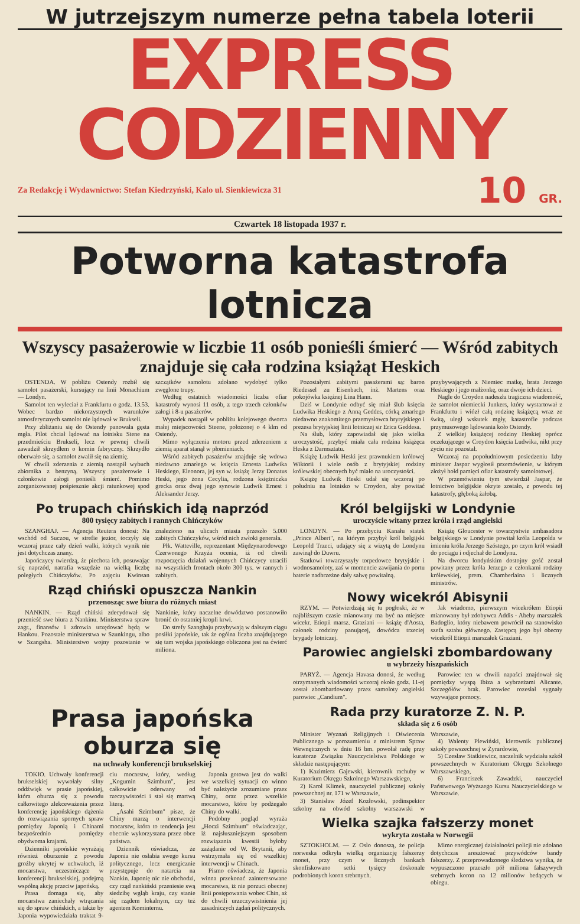W jutrzejszym numerze pełna tabela loterii
EXPRESS CODZIENNY
Za Redakcję i Wydawnictwo: Stefan Kiedrzyński, Kalo ul. Sienkiewicza 31 10 GR.
Czwartek 18 listopada 1937 r.
Potworna katastrofa lotnicza
Wszyscy pasażerowie w liczbie 11 osób ponieśli śmierć — Wśród zabitych znajduje się cała rodzina książąt Heskich
OSTENDA. W pobliżu Ostendy rozbił się samolot pasażerski, kursujący na linii Monachium — Londyn.
Samolot ten wyleciał z Frankfurtu o godz. 13.53. Wobec bardzo niekorzystnych warunków atmosferycznych samolot nie lądował w Brukseli.
Przy zbliżaniu się do Ostendy panowała gęsta mgła. Pilot chciał lądować na lotnisku Stene na przedmieściu Brukseli, lecz w pewnej chwili zawadził skrzydłem o komin fabryczny. Skrzydło oberwało się, a samolot zwalił się na ziemię.
W chwili zderzenia z ziemią nastąpił wybuch zbiornika z benzyną. Wszyscy pasażerowie i członkowie załogi ponieśli śmierć. Pomimo zorganizowanej pośpiesznie akcji ratunkowej spod szczątków samolotu zdołano wydobyć tylko zwęglone trupy.
Według ostatnich wiadomości liczba ofiar katastrofy wynosi 11 osób, z tego trzech członków załogi i 8-u pasażerów.
Wypadek nastąpił w pobliżu kolejowego dworca małej miejscowości Steene, położonej o 4 klm od Ostendy.
Mimo wyłączenia motoru przed zderzeniem z ziemią aparat stanął w płomieniach.
Wśród zabitych pasażerów znajduje się wdowa niedawno zmarłego w. księcia Ernesta Ludwika Heskiego, Eleonora, jej syn w. książę Jerzy Donatus Heski, jego żona Cecylia, rodzona księżniczka grecka oraz dwaj jego synowie Ludwik Ernest i Aleksander Jerzy.
Pozostałymi zabitymi pasażerami są: baron Riedessel zu Eisenbach, inż. Martens oraz pokojówka księżnej Lina Hann.
Dziś w Londynie odbyć się miał ślub księcia Ludwika Heskiego z Anną Geddes, córką zmarłego niedawno znakomitego przemysłowca brytyjskiego i prezesa brytyjskiej linii lotniczej sir Erica Geddesa.
Na ślub, który zapowiadał się jako wielka uroczystość, przybyć miała cała rodzina książęca Heska z Darmsztatu.
Książę Ludwik Heski jest prawnukiem królowej Wiktorii i wiele osób z brytyjskiej rodziny królewskiej obecnych być miało na uroczystości.
Książę Ludwik Heski udał się wczoraj po południu na lotnisko w Croydon, aby powitać przybywających z Niemiec matkę, brata Jerzego Heskiego i jego małżonkę, oraz dwoje ich dzieci.
Nagle do Croydon nadeszła tragiczna wiadomość, że samolot niemiecki Junkers, który wystartował z Frankfurtu i wiózł całą rodzinę książęcą wraz ze świtą, uległ wskutek mgły, katastrofie podczas przymusowego lądowania koło Ostendy.
Z wielkiej książęcej rodziny Heskiej oprócz oczekującego w Croydon księcia Ludwika, nikt przy życiu nie pozostał.
Wczoraj na popołudniowym posiedzeniu Izby minister Jaspar wygłosił przemówienie, w którym złożył hołd pamięci ofiar katastrofy samolotowej.
W przemówieniu tym stwierdził Jaspar, że lotnictwo belgijskie okryte zostało, z powodu tej katastrofy, głęboką żałobą.
Po trupach chińskich idą naprzód
800 tysięcy zabitych i rannych Chińczyków
SZANGHAJ. — Agencja Reutera donosi: Na wschód od Suczou, w strefie jezior, toczyły się wczoraj przez cały dzień walki, których wynik nie jest dotychczas znany.
Japończycy twierdzą, że piechota ich, posuwając się naprzód, natrafia wszędzie na wielką liczbę poległych Chińczyków. Po zajęciu Kwinsan znaleziono na ulicach miasta przeszło 5.000 zabitych Chińczyków, wśród nich zwłoki generała.
Płk. Watteville, reprezentant Międzynarodowego Czerwonego Krzyża ocenia, iż od chwili rozpoczęcia działań wojennych Chińczycy utracili na wszystkich frontach około 300 tys. w rannych i zabitych.
Rząd chiński opuszcza Nankin
przenosząc swe biura do różnych miast
NANKIN. — Rząd chiński zdecydował się przenieść swe biura z Nankinu. Ministerstwa spraw zagr., finansów i zdrowia urzędować będą w Hankou. Pozostałe ministerstwa w Szunkingu, albo w Szangsha. Ministerstwo wojny pozostanie w Nankinie, który naczelne dowództwo postanowiło bronić do ostatniej kropli krwi.
Do strefy Szanghaju przybywają w dalszym ciągu posiłki japońskie, tak że ogólna liczba znajdującego się tam wojska japońskiego obliczona jest na ćwierć miliona.
Król belgijski w Londynie
uroczyście witany przez króla i rząd angielski
LONDYN. — Po przebyciu Kanału statek „Prince Albert", na którym przybył król belgijski Leopold Trzeci, udający się z wizytą do Londynu zawinął do Duwru.
Statkowi towarzyszyły torpedowce brytyjskie i wodnosamoloty, zaś w momencie zawijania do portu baterie nadbrzeżne dały salwę powitalną.
Książę Gloucester w towarzystwie ambasadora belgijskiego w Londynie powitał króla Leopolda w imieniu króla Jerzego Szóstego, po czym król wsiadł do pociągu i odjechał do Londynu.
Na dworcu londyńskim dostojny gość został powitany przez króla Jerzego z członkami rodziny królewskiej, prem. Chamberlaina i licznych ministrów.
Nowy wicekról Abisynii
RZYM. — Potwierdzają się tu pogłoski, że w najbliższym czasie mianowany ma być na miejsce wicekr. Etiopii marsz. Graziani — książę d'Aosta, członek rodziny panującej, dowódca trzeciej brygady lotniczej.
Jak wiadomo, pierwszym wicekrólem Etiopii mianowany był zdobywca Addis - Abeby marszałek Badoglio, który niebawem powrócił na stanowisko szefa sztabu głównego. Zastępcą jego był obecny wicekról Etiopii marszałek Graziani.
Parowiec angielski zbombardowany
u wybrzeży hiszpańskich
PARYŻ. — Agencja Havasa donosi, że według otrzymanych wiadomości wczoraj około godz. 11-ej został zbombardowany przez samoloty angielski parowiec „Candium".
Parowiec ten w chwili napaści znajdował się pomiędzy wyspą Ibiza a wybrzeżami Alicante. Szczegółów brak. Parowiec rozesłał sygnały wzywające pomocy.
Prasa japońska oburza się
na uchwały konferencji brukselskiej
TOKIO. Uchwały konferencji brukselskiej wywołały silny oddźwięk w prasie japońskiej, która oburza się z powodu całkowitego zlekceważenia przez konferencję japońskiego dążenia do rozwiązania spornych spraw pomiędzy Japonią i Chinami bezpośrednio pomiędzy obydwoma krajami.
Dzienniki japońskie wyrażają również oburzenie z powodu groźby ukrytej w uchwałach, iż mocarstwa, uczestniczące w konferencji brukselskiej, podejmą wspólną akcję przeciw japońską.
Prasa domaga się, aby mocarstwa zaniechały wtrącania się do spraw chińskich, a także by Japonia wypowiedziała traktat 9-ciu mocarstw, który, według „Kogumin Szimbum", jest całkowicie oderwany od rzeczywistości i stał się martwą literą.
„Asahi Szimbum" pisze, że Chiny marzą o interwencji mocarstw, która to tendencja jest obecnie wykorzystana przez obce państwa.
Dziennik oświadcza, że Japonia nie osłabia swego kursu politycznego, lecz energicznie przystępuje do natarcia na Nankin. Japonię nic nie obchodzi, czy rząd nankiński przeniesie swą siedzibę wgłąb kraju, czy stanie się rządem lokalnym, czy też agentem Kominternu.
Japonia gotowa jest do walki we wszelkiej sytuacji co winno być należycie zrozumiane przez Chiny, oraz przez wszelkie mocarstwo, które by podżegało Chiny do walki.
Podobny pogląd wyraża „Hoczi Szimbum" oświadczając, iż najsłuszniejszym sposobem rozwiązania kwestii byłoby zażądanie od W. Brytanii, aby wstrzymała się od wszelkiej interwencji w Chinach.
Pismo oświadcza, że Japonia winna przekonać zainteresowane mocarstwa, iż nie porzuci obecnej linii postępowania wobec Chin, aż do chwili urzeczywistnienia jej zasadniczych żądań politycznych.
Rada przy kuratorze Z. N. P.
składa się z 6 osób
Minister Wyznań Religijnych i Oświecenia Publicznego w porozumieniu z ministrem Spraw Wewnętrznych w dniu 16 bm. powołał radę przy kuratorze Związku Nauczycielstwa Polskiego w składzie następującym:
1) Kazimierz Gajewski, kierownik rachuby w Kuratorium Okręgu Szkolnego Warszawskiego,
2) Karol Klimek, nauczyciel publicznej szkoły powszechnej nr. 171 w Warszawie,
3) Stanisław Józef Kozłowski, podinspektor szkolny na obwód szkolny warszawski w Warszawie,
4) Walenty Plewiński, kierownik publicznej szkoły powszechnej w Żyrardowie,
5) Czesław Statkiewicz, naczelnik wydziału szkół powszechnych w Kuratorium Okręgu Szkolnego Warszawskiego,
6) Franciszek Zawadzki, nauczyciel Państwowego Wyższego Kursu Nauczycielskiego w Warszawie.
Wielka szajka fałszerzy monet
wykryta została w Norwegii
SZTOKHOLM. — Z Oslo donoszą, że policja norweska odkryła wielką organizację fałszerzy monet, przy czym w licznych bankach skonfiskowano setki tysięcy doskonale podrobionych koron srebrnych.
Mimo energicznej działalności policji nie zdołano dotychczas aresztować przywódców bandy fałszerzy. Z przeprowadzonego śledztwa wynika, że wypuszczono przeszło pół miliona fałszywych srebrnych koron na 12 milionów bedących w obiegu.